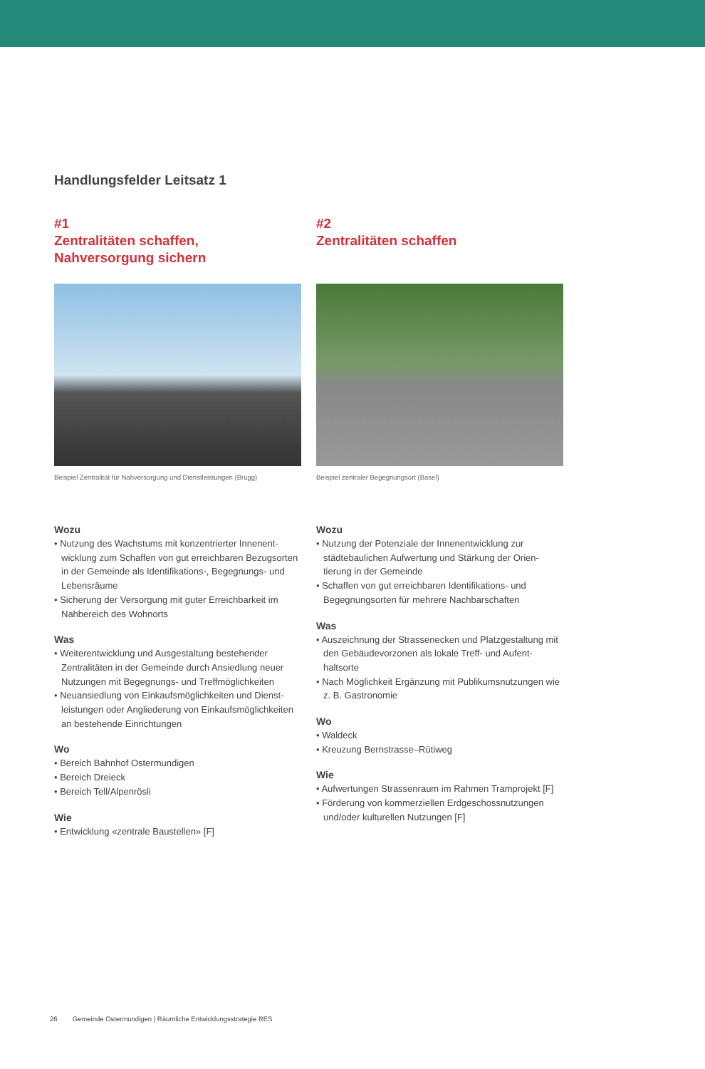Handlungsfelder Leitsatz 1
#1
Zentralitäten schaffen,
Nahversorgung sichern
Beispiel Zentralität für Nahversorgung und Dienstleistungen (Brugg)
Wozu
• Nutzung des Wachstums mit konzentrierter Innenent­wicklung zum Schaffen von gut erreichbaren Bezugsor­ten in der Gemeinde als Identifikations-, Begegnungs- und Lebensräume
• Sicherung der Versorgung mit guter Erreichbarkeit im Nahbereich des Wohnorts
Was
• Weiterentwicklung und Ausgestaltung bestehender Zentralitäten in der Gemeinde durch Ansiedlung neuer Nutzungen mit Begegnungs- und Treffmöglichkeiten
• Neuansiedlung von Einkaufsmöglichkeiten und Dienst­leistungen oder Angliederung von Einkaufsmöglichkei­ten an bestehende Einrichtungen
Wo
• Bereich Bahnhof Ostermundigen
• Bereich Dreieck
• Bereich Tell/Alpenrösli
Wie
• Entwicklung «zentrale Baustellen» [F]
#2
Zentralitäten schaffen
Beispiel zentraler Begegnungsort (Basel)
Wozu
• Nutzung der Potenziale der Innenentwicklung zur städtebaulichen Aufwertung und Stärkung der Orien­tierung in der Gemeinde
• Schaffen von gut erreichbaren Identifikations- und Begegnungsorten für mehrere Nachbarschaften
Was
• Auszeichnung der Strassenecken und Platzgestaltung mit den Gebäudevorzonen als lokale Treff- und Aufent­haltsorte
• Nach Möglichkeit Ergänzung mit Publikumsnutzungen wie z. B. Gastronomie
Wo
• Waldeck
• Kreuzung Bernstrasse–Rütiweg
Wie
• Aufwertungen Strassenraum im Rahmen Tramprojekt [F]
• Förderung von kommerziellen Erdgeschossnutzungen und/oder kulturellen Nutzungen [F]
26 Gemeinde Ostermundigen | Räumliche Entwicklungsstrategie RES